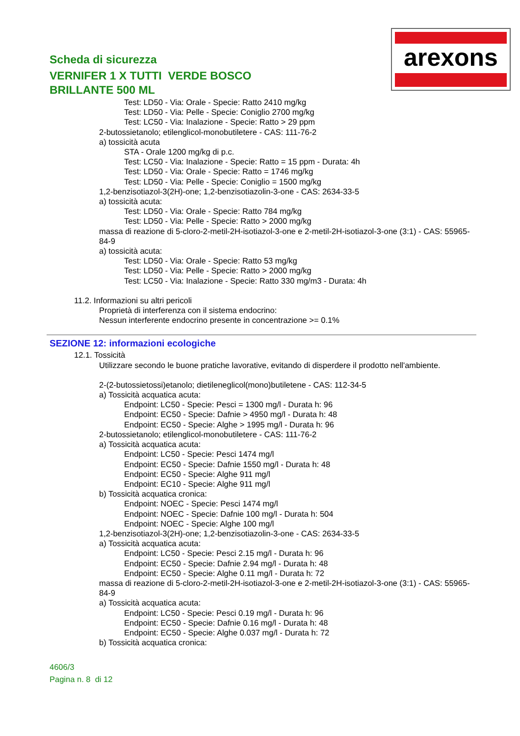Scheda di sicurezza
VERNIFER 1 X TUTTI VERDE BOSCO
BRILLANTE 500 ML
arexons
Test: LD50 - Via: Orale - Specie: Ratto 2410 mg/kg
Test: LD50 - Via: Pelle - Specie: Coniglio 2700 mg/kg
Test: LC50 - Via: Inalazione - Specie: Ratto > 29 ppm
2-butossietanolo; etilenglicol-monobutiletere - CAS: 111-76-2
a) tossicità acuta
STA - Orale 1200 mg/kg di p.c.
Test: LC50 - Via: Inalazione - Specie: Ratto = 15 ppm - Durata: 4h
Test: LD50 - Via: Orale - Specie: Ratto = 1746 mg/kg
Test: LD50 - Via: Pelle - Specie: Coniglio = 1500 mg/kg
1,2-benzisotiazol-3(2H)-one; 1,2-benzisotiazolin-3-one - CAS: 2634-33-5
a) tossicità acuta:
Test: LD50 - Via: Orale - Specie: Ratto 784 mg/kg
Test: LD50 - Via: Pelle - Specie: Ratto > 2000 mg/kg
massa di reazione di 5-cloro-2-metil-2H-isotiazol-3-one e 2-metil-2H-isotiazol-3-one (3:1) - CAS: 55965-84-9
a) tossicità acuta:
Test: LD50 - Via: Orale - Specie: Ratto 53 mg/kg
Test: LD50 - Via: Pelle - Specie: Ratto > 2000 mg/kg
Test: LC50 - Via: Inalazione - Specie: Ratto 330 mg/m3 - Durata: 4h
11.2. Informazioni su altri pericoli
Proprietà di interferenza con il sistema endocrino:
Nessun interferente endocrino presente in concentrazione >= 0.1%
SEZIONE 12: informazioni ecologiche
12.1. Tossicità
Utilizzare secondo le buone pratiche lavorative, evitando di disperdere il prodotto nell'ambiente.
2-(2-butossietossi)etanolo; dietileneglicol(mono)butiletene - CAS: 112-34-5
a) Tossicità acquatica acuta:
Endpoint: LC50 - Specie: Pesci = 1300 mg/l - Durata h: 96
Endpoint: EC50 - Specie: Dafnie > 4950 mg/l - Durata h: 48
Endpoint: EC50 - Specie: Alghe > 1995 mg/l - Durata h: 96
2-butossietanolo; etilenglicol-monobutiletere - CAS: 111-76-2
a) Tossicità acquatica acuta:
Endpoint: LC50 - Specie: Pesci 1474 mg/l
Endpoint: EC50 - Specie: Dafnie 1550 mg/l - Durata h: 48
Endpoint: EC50 - Specie: Alghe 911 mg/l
Endpoint: EC10 - Specie: Alghe 911 mg/l
b) Tossicità acquatica cronica:
Endpoint: NOEC - Specie: Pesci 1474 mg/l
Endpoint: NOEC - Specie: Dafnie 100 mg/l - Durata h: 504
Endpoint: NOEC - Specie: Alghe 100 mg/l
1,2-benzisotiazol-3(2H)-one; 1,2-benzisotiazolin-3-one - CAS: 2634-33-5
a) Tossicità acquatica acuta:
Endpoint: LC50 - Specie: Pesci 2.15 mg/l - Durata h: 96
Endpoint: EC50 - Specie: Dafnie 2.94 mg/l - Durata h: 48
Endpoint: EC50 - Specie: Alghe 0.11 mg/l - Durata h: 72
massa di reazione di 5-cloro-2-metil-2H-isotiazol-3-one e 2-metil-2H-isotiazol-3-one (3:1) - CAS: 55965-84-9
a) Tossicità acquatica acuta:
Endpoint: LC50 - Specie: Pesci 0.19 mg/l - Durata h: 96
Endpoint: EC50 - Specie: Dafnie 0.16 mg/l - Durata h: 48
Endpoint: EC50 - Specie: Alghe 0.037 mg/l - Durata h: 72
b) Tossicità acquatica cronica:
4606/3
Pagina n. 8 di 12